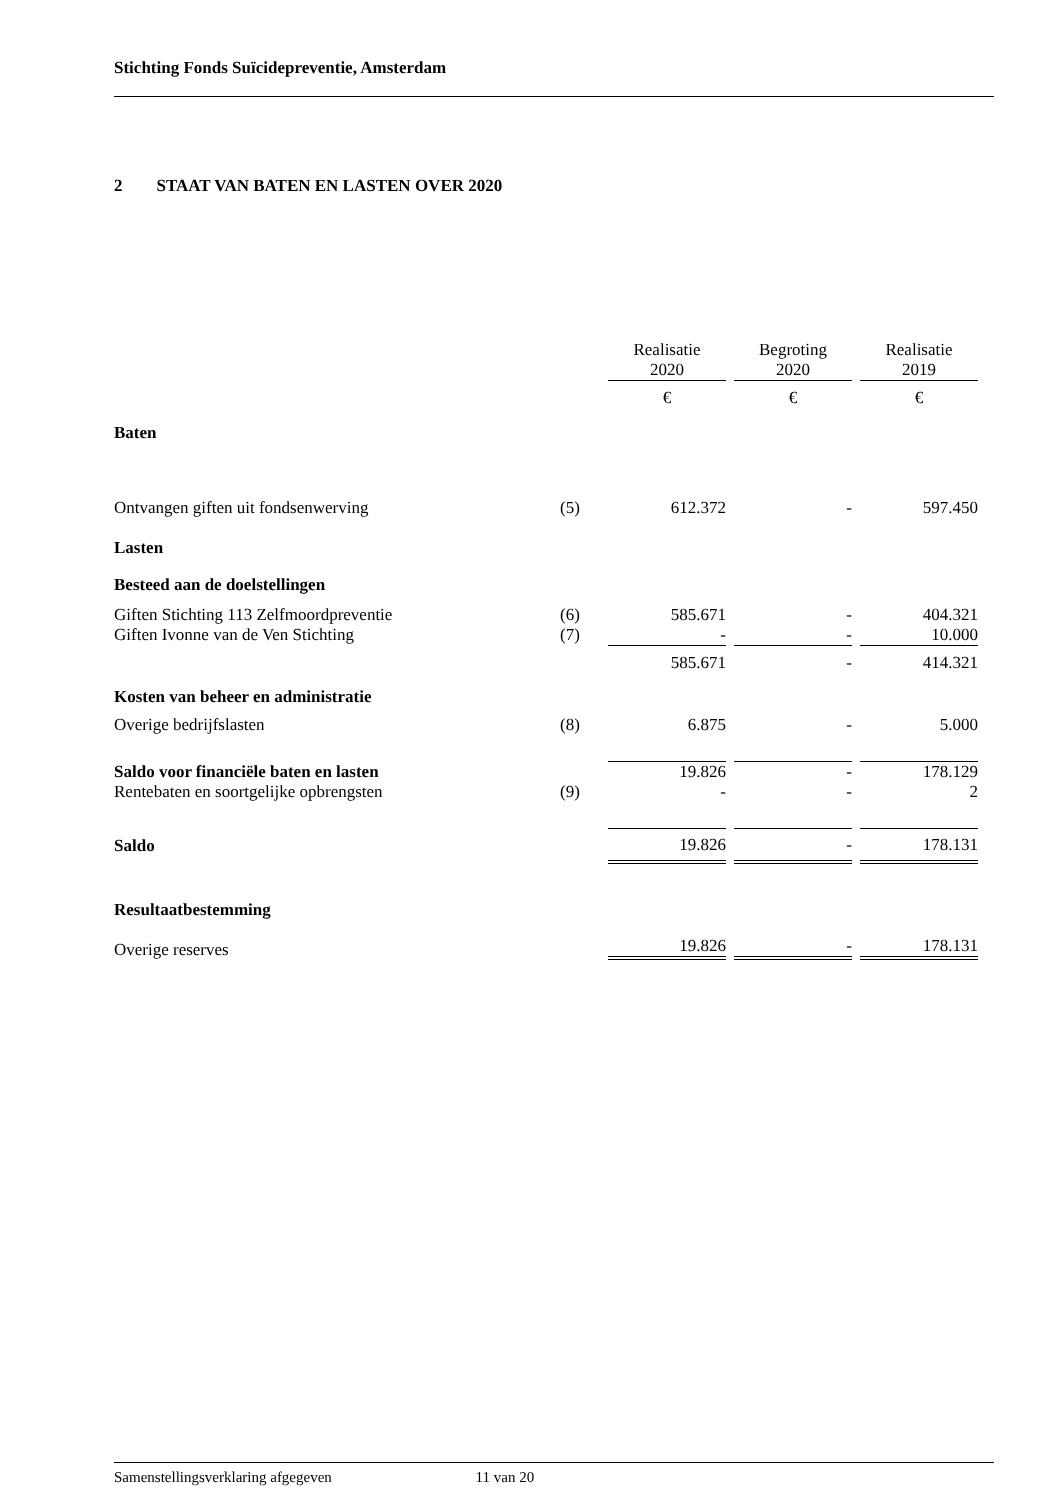Stichting Fonds Suïcidepreventie, Amsterdam
2 STAAT VAN BATEN EN LASTEN OVER 2020
| | | Realisatie 2020 | Begroting 2020 | Realisatie 2019 |
| | | € | € | € |
| Baten | | | | |
| Ontvangen giften uit fondsenwerving | (5) | 612.372 | - | 597.450 |
| Lasten | | | | |
| Besteed aan de doelstellingen | | | | |
| Giften Stichting 113 Zelfmoordpreventie | (6) | 585.671 | - | 404.321 |
| Giften Ivonne van de Ven Stichting | (7) | - | - | 10.000 |
| | | 585.671 | - | 414.321 |
| Kosten van beheer en administratie | | | | |
| Overige bedrijfslasten | (8) | 6.875 | - | 5.000 |
| Saldo voor financiële baten en lasten | | 19.826 | - | 178.129 |
| Rentebaten en soortgelijke opbrengsten | (9) | - | - | 2 |
| Saldo | | 19.826 | - | 178.131 |
| Resultaatbestemming | | | | |
| Overige reserves | | 19.826 | - | 178.131 |
Samenstellingsverklaring afgegeven 11 van 20